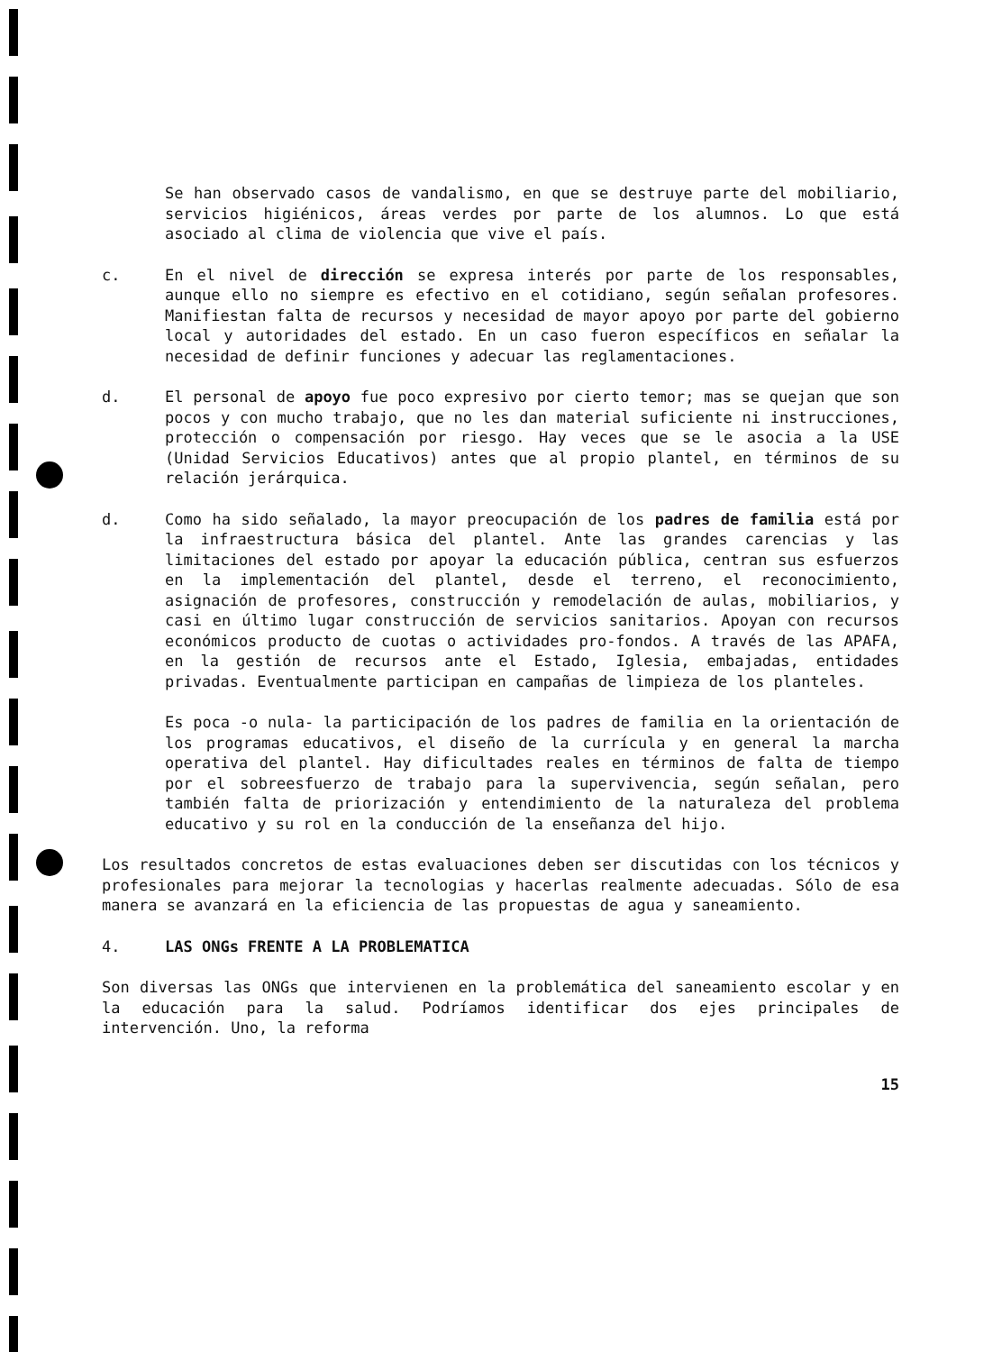Se han observado casos de vandalismo, en que se destruye parte del mobiliario, servicios higiénicos, áreas verdes por parte de los alumnos. Lo que está asociado al clima de violencia que vive el país.
c. En el nivel de dirección se expresa interés por parte de los responsables, aunque ello no siempre es efectivo en el cotidiano, según señalan profesores. Manifiestan falta de recursos y necesidad de mayor apoyo por parte del gobierno local y autoridades del estado. En un caso fueron específicos en señalar la necesidad de definir funciones y adecuar las reglamentaciones.
d. El personal de apoyo fue poco expresivo por cierto temor; mas se quejan que son pocos y con mucho trabajo, que no les dan material suficiente ni instrucciones, protección o compensación por riesgo. Hay veces que se le asocia a la USE (Unidad Servicios Educativos) antes que al propio plantel, en términos de su relación jerárquica.
d. Como ha sido señalado, la mayor preocupación de los padres de familia está por la infraestructura básica del plantel. Ante las grandes carencias y las limitaciones del estado por apoyar la educación pública, centran sus esfuerzos en la implementación del plantel, desde el terreno, el reconocimiento, asignación de profesores, construcción y remodelación de aulas, mobiliarios, y casi en último lugar construcción de servicios sanitarios. Apoyan con recursos económicos producto de cuotas o actividades pro-fondos. A través de las APAFA, en la gestión de recursos ante el Estado, Iglesia, embajadas, entidades privadas. Eventualmente participan en campañas de limpieza de los planteles.
Es poca -o nula- la participación de los padres de familia en la orientación de los programas educativos, el diseño de la currícula y en general la marcha operativa del plantel. Hay dificultades reales en términos de falta de tiempo por el sobreesfuerzo de trabajo para la supervivencia, según señalan, pero también falta de priorización y entendimiento de la naturaleza del problema educativo y su rol en la conducción de la enseñanza del hijo.
Los resultados concretos de estas evaluaciones deben ser discutidas con los técnicos y profesionales para mejorar la tecnologias y hacerlas realmente adecuadas. Sólo de esa manera se avanzará en la eficiencia de las propuestas de agua y saneamiento.
4. LAS ONGs FRENTE A LA PROBLEMATICA
Son diversas las ONGs que intervienen en la problemática del saneamiento escolar y en la educación para la salud. Podríamos identificar dos ejes principales de intervención. Uno, la reforma
15